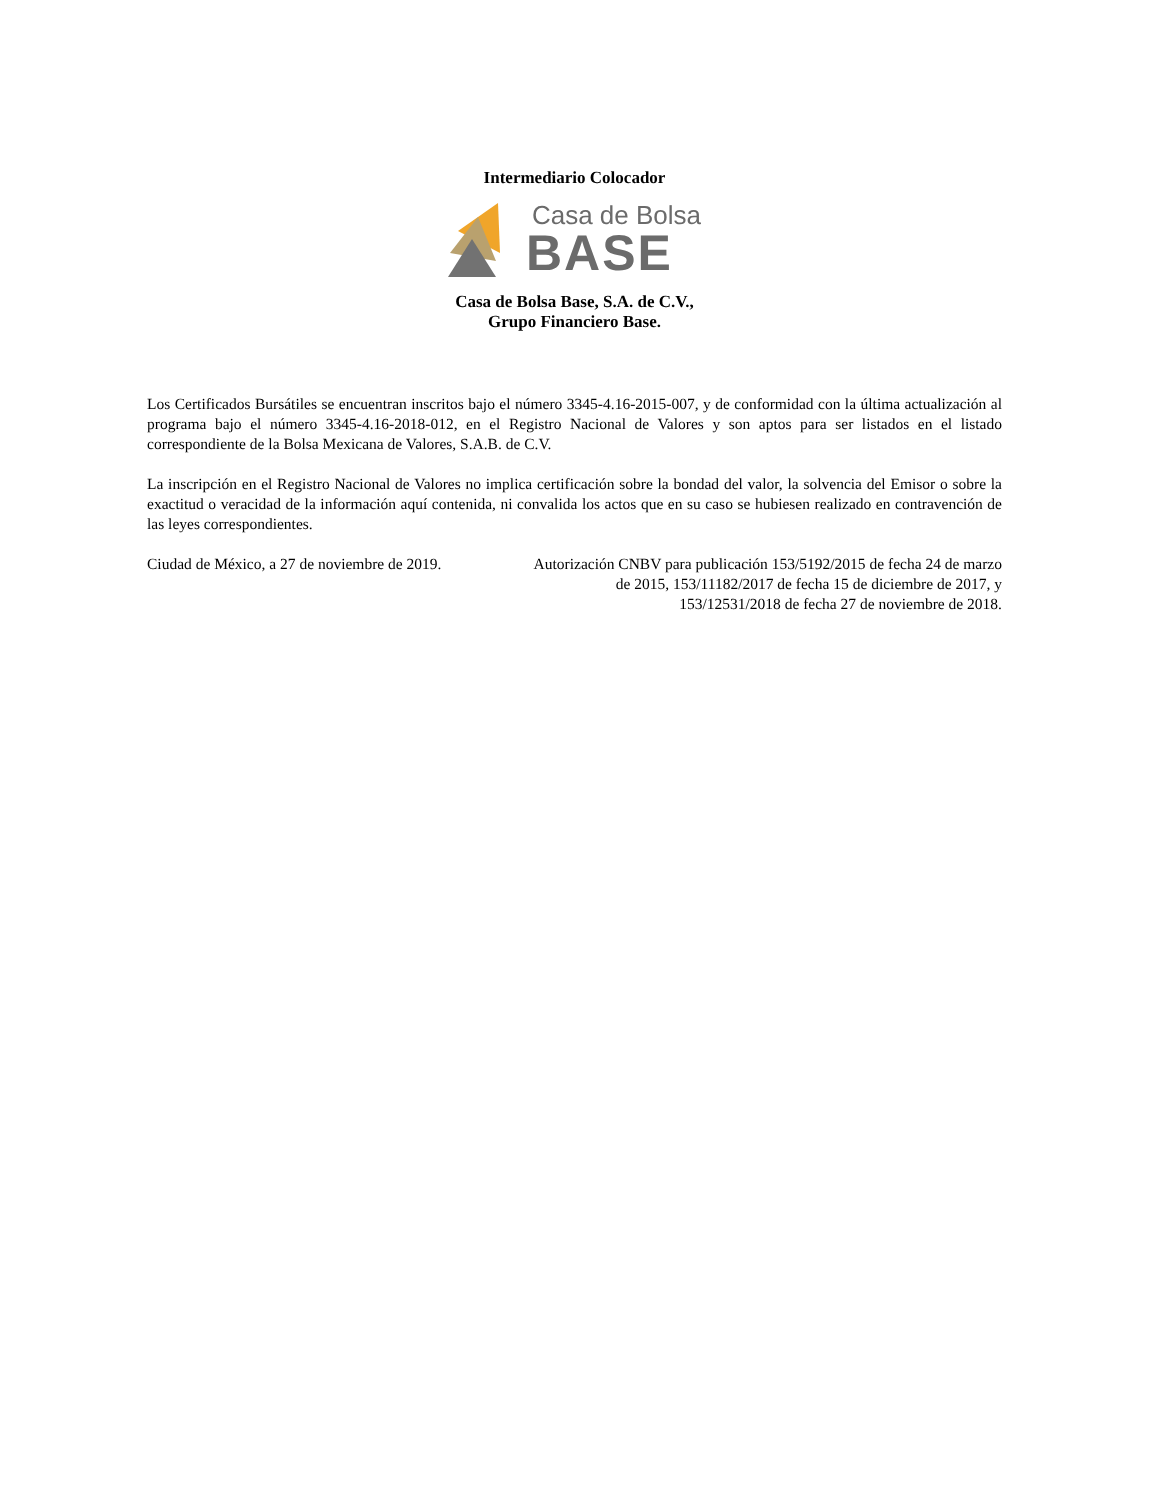Intermediario Colocador
Casa de Bolsa
BASE
Casa de Bolsa Base, S.A. de C.V.,
Grupo Financiero Base.
Los Certificados Bursátiles se encuentran inscritos bajo el número 3345-4.16-2015-007, y de conformidad con la última actualización al programa bajo el número 3345-4.16-2018-012, en el Registro Nacional de Valores y son aptos para ser listados en el listado correspondiente de la Bolsa Mexicana de Valores, S.A.B. de C.V.
La inscripción en el Registro Nacional de Valores no implica certificación sobre la bondad del valor, la solvencia del Emisor o sobre la exactitud o veracidad de la información aquí contenida, ni convalida los actos que en su caso se hubiesen realizado en contravención de las leyes correspondientes.
Ciudad de México, a 27 de noviembre de 2019.
Autorización CNBV para publicación 153/5192/2015 de fecha 24 de marzo de 2015, 153/11182/2017 de fecha 15 de diciembre de 2017, y 153/12531/2018 de fecha 27 de noviembre de 2018.